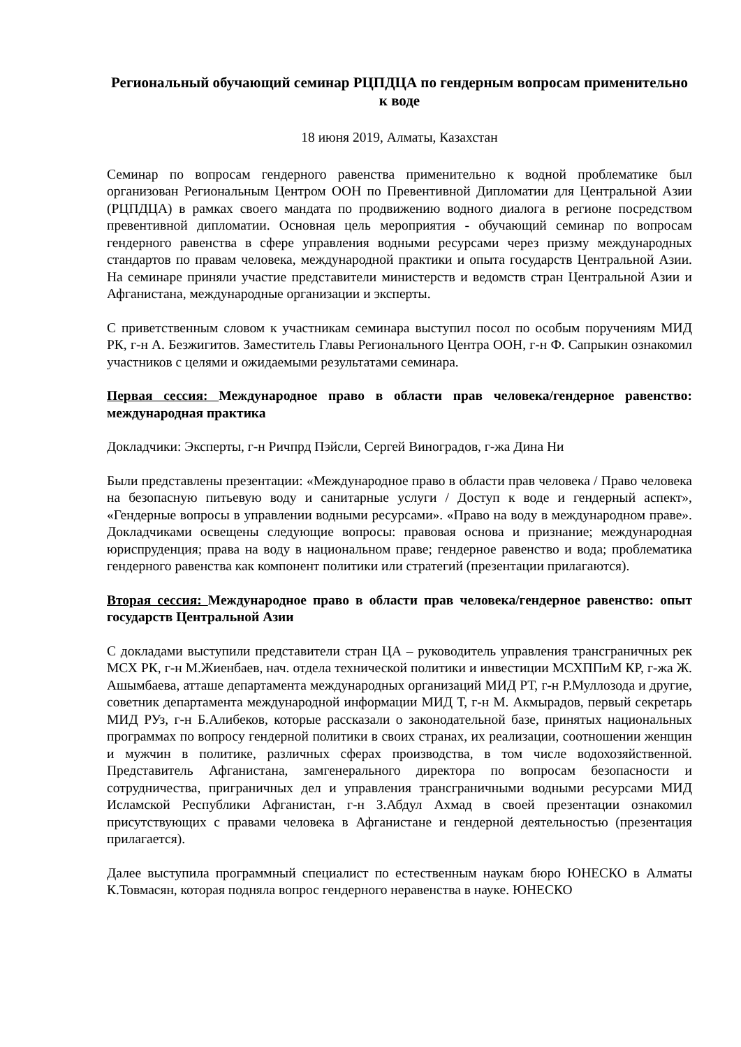Региональный обучающий семинар РЦПДЦА по гендерным вопросам применительно к воде
18 июня 2019, Алматы, Казахстан
Семинар по вопросам гендерного равенства применительно к водной проблематике был организован Региональным Центром ООН по Превентивной Дипломатии для Центральной Азии (РЦПДЦА) в рамках своего мандата по продвижению водного диалога в регионе посредством превентивной дипломатии. Основная цель мероприятия - обучающий семинар по вопросам гендерного равенства в сфере управления водными ресурсами через призму международных стандартов по правам человека, международной практики и опыта государств Центральной Азии. На семинаре приняли участие представители министерств и ведомств стран Центральной Азии и Афганистана, международные организации и эксперты.
С приветственным словом к участникам семинара выступил посол по особым поручениям МИД РК, г-н А. Безжигитов. Заместитель Главы Регионального Центра ООН, г-н Ф. Сапрыкин ознакомил участников с целями и ожидаемыми результатами семинара.
Первая сессия: Международное право в области прав человека/гендерное равенство: международная практика
Докладчики: Эксперты, г-н Ричпрд Пэйсли, Сергей Виноградов, г-жа Дина Ни
Были представлены презентации: «Международное право в области прав человека / Право человека на безопасную питьевую воду и санитарные услуги / Доступ к воде и гендерный аспект», «Гендерные вопросы в управлении водными ресурсами». «Право на воду в международном праве». Докладчиками освещены следующие вопросы: правовая основа и признание; международная юриспруденция; права на воду в национальном праве; гендерное равенство и вода; проблематика гендерного равенства как компонент политики или стратегий (презентации прилагаются).
Вторая сессия: Международное право в области прав человека/гендерное равенство: опыт государств Центральной Азии
С докладами выступили представители стран ЦА – руководитель управления трансграничных рек МСХ РК, г-н М.Жиенбаев, нач. отдела технической политики и инвестиции МСХППиМ КР, г-жа Ж. Ашымбаева, атташе департамента международных организаций МИД РТ, г-н Р.Муллозода и другие, советник департамента международной информации МИД Т, г-н М. Акмырадов, первый секретарь МИД РУз, г-н Б.Алибеков, которые рассказали о законодательной базе, принятых национальных программах по вопросу гендерной политики в своих странах, их реализации, соотношении женщин и мужчин в политике, различных сферах производства, в том числе водохозяйственной. Представитель Афганистана, замгенерального директора по вопросам безопасности и сотрудничества, приграничных дел и управления трансграничными водными ресурсами МИД Исламской Республики Афганистан, г-н З.Абдул Ахмад в своей презентации ознакомил присутствующих с правами человека в Афганистане и гендерной деятельностью (презентация прилагается).
Далее выступила программный специалист по естественным наукам бюро ЮНЕСКО в Алматы К.Товмасян, которая подняла вопрос гендерного неравенства в науке. ЮНЕСКО